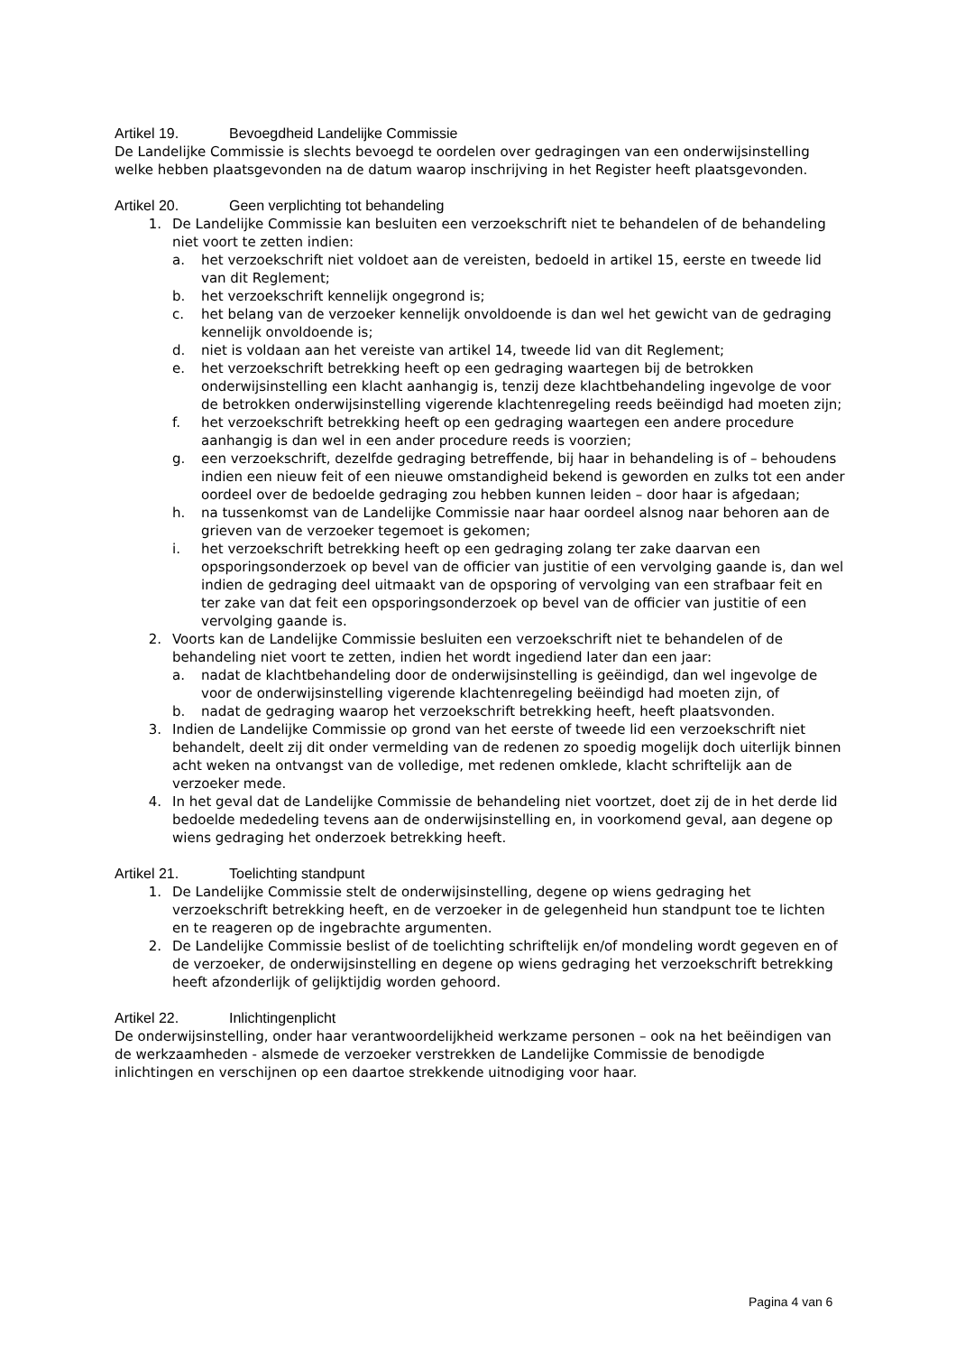Artikel 19. Bevoegdheid Landelijke Commissie
De Landelijke Commissie is slechts bevoegd te oordelen over gedragingen van een onderwijsinstelling welke hebben plaatsgevonden na de datum waarop inschrijving in het Register heeft plaatsgevonden.
Artikel 20. Geen verplichting tot behandeling
1. De Landelijke Commissie kan besluiten een verzoekschrift niet te behandelen of de behandeling niet voort te zetten indien:
a. het verzoekschrift niet voldoet aan de vereisten, bedoeld in artikel 15, eerste en tweede lid van dit Reglement;
b. het verzoekschrift kennelijk ongegrond is;
c. het belang van de verzoeker kennelijk onvoldoende is dan wel het gewicht van de gedraging kennelijk onvoldoende is;
d. niet is voldaan aan het vereiste van artikel 14, tweede lid van dit Reglement;
e. het verzoekschrift betrekking heeft op een gedraging waartegen bij de betrokken onderwijsinstelling een klacht aanhangig is, tenzij deze klachtbehandeling ingevolge de voor de betrokken onderwijsinstelling vigerende klachtenregeling reeds beëindigd had moeten zijn;
f. het verzoekschrift betrekking heeft op een gedraging waartegen een andere procedure aanhangig is dan wel in een ander procedure reeds is voorzien;
g. een verzoekschrift, dezelfde gedraging betreffende, bij haar in behandeling is of – behoudens indien een nieuw feit of een nieuwe omstandigheid bekend is geworden en zulks tot een ander oordeel over de bedoelde gedraging zou hebben kunnen leiden – door haar is afgedaan;
h. na tussenkomst van de Landelijke Commissie naar haar oordeel alsnog naar behoren aan de grieven van de verzoeker tegemoet is gekomen;
i. het verzoekschrift betrekking heeft op een gedraging zolang ter zake daarvan een opsporingsonderzoek op bevel van de officier van justitie of een vervolging gaande is, dan wel indien de gedraging deel uitmaakt van de opsporing of vervolging van een strafbaar feit en ter zake van dat feit een opsporingsonderzoek op bevel van de officier van justitie of een vervolging gaande is.
2. Voorts kan de Landelijke Commissie besluiten een verzoekschrift niet te behandelen of de behandeling niet voort te zetten, indien het wordt ingediend later dan een jaar:
a. nadat de klachtbehandeling door de onderwijsinstelling is geëindigd, dan wel ingevolge de voor de onderwijsinstelling vigerende klachtenregeling beëindigd had moeten zijn, of
b. nadat de gedraging waarop het verzoekschrift betrekking heeft, heeft plaatsvonden.
3. Indien de Landelijke Commissie op grond van het eerste of tweede lid een verzoekschrift niet behandelt, deelt zij dit onder vermelding van de redenen zo spoedig mogelijk doch uiterlijk binnen acht weken na ontvangst van de volledige, met redenen omklede, klacht schriftelijk aan de verzoeker mede.
4. In het geval dat de Landelijke Commissie de behandeling niet voortzet, doet zij de in het derde lid bedoelde mededeling tevens aan de onderwijsinstelling en, in voorkomend geval, aan degene op wiens gedraging het onderzoek betrekking heeft.
Artikel 21. Toelichting standpunt
1. De Landelijke Commissie stelt de onderwijsinstelling, degene op wiens gedraging het verzoekschrift betrekking heeft, en de verzoeker in de gelegenheid hun standpunt toe te lichten en te reageren op de ingebrachte argumenten.
2. De Landelijke Commissie beslist of de toelichting schriftelijk en/of mondeling wordt gegeven en of de verzoeker, de onderwijsinstelling en degene op wiens gedraging het verzoekschrift betrekking heeft afzonderlijk of gelijktijdig worden gehoord.
Artikel 22. Inlichtingenplicht
De onderwijsinstelling, onder haar verantwoordelijkheid werkzame personen – ook na het beëindigen van de werkzaamheden - alsmede de verzoeker verstrekken de Landelijke Commissie de benodigde inlichtingen en verschijnen op een daartoe strekkende uitnodiging voor haar.
Pagina 4 van 6